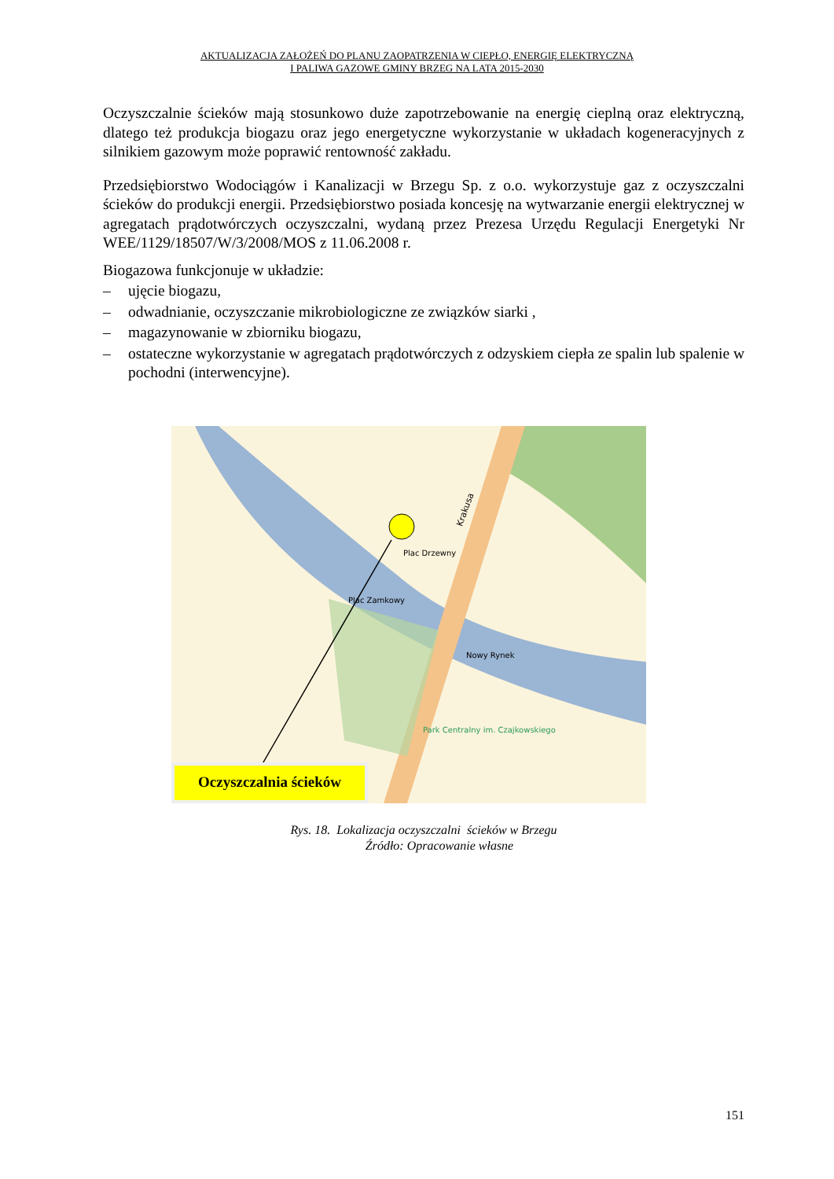AKTUALIZACJA ZAŁOŻEŃ DO PLANU ZAOPATRZENIA W CIEPŁO, ENERGIĘ ELEKTRYCZNĄ
I PALIWA GAZOWE GMINY BRZEG NA LATA 2015-2030
Oczyszczalnie ścieków mają stosunkowo duże zapotrzebowanie na energię cieplną oraz elektryczną, dlatego też produkcja biogazu oraz jego energetyczne wykorzystanie w układach kogeneracyjnych z silnikiem gazowym może poprawić rentowność zakładu.
Przedsiębiorstwo Wodociągów i Kanalizacji w Brzegu Sp. z o.o. wykorzystuje gaz z oczyszczalni ścieków do produkcji energii. Przedsiębiorstwo posiada koncesję na wytwarzanie energii elektrycznej w agregatach prądotwórczych oczyszczalni, wydaną przez Prezesa Urzędu Regulacji Energetyki Nr WEE/1129/18507/W/3/2008/MOS z 11.06.2008 r.
Biogazowa funkcjonuje w układzie:
– ujęcie biogazu,
– odwadnianie, oczyszczanie mikrobiologiczne ze związków siarki ,
– magazynowanie w zbiorniku biogazu,
– ostateczne wykorzystanie w agregatach prądotwórczych z odzyskiem ciepła ze spalin lub spalenie w pochodni (interwencyjne).
Plac Drzewny
Krakusa
Plac Zamkowy
Nowy Rynek
Park Centralny im. Czajkowskiego
Oczyszczalnia ścieków
Rys. 18. Lokalizacja oczyszczalni ścieków w Brzegu
Źródło: Opracowanie własne
151